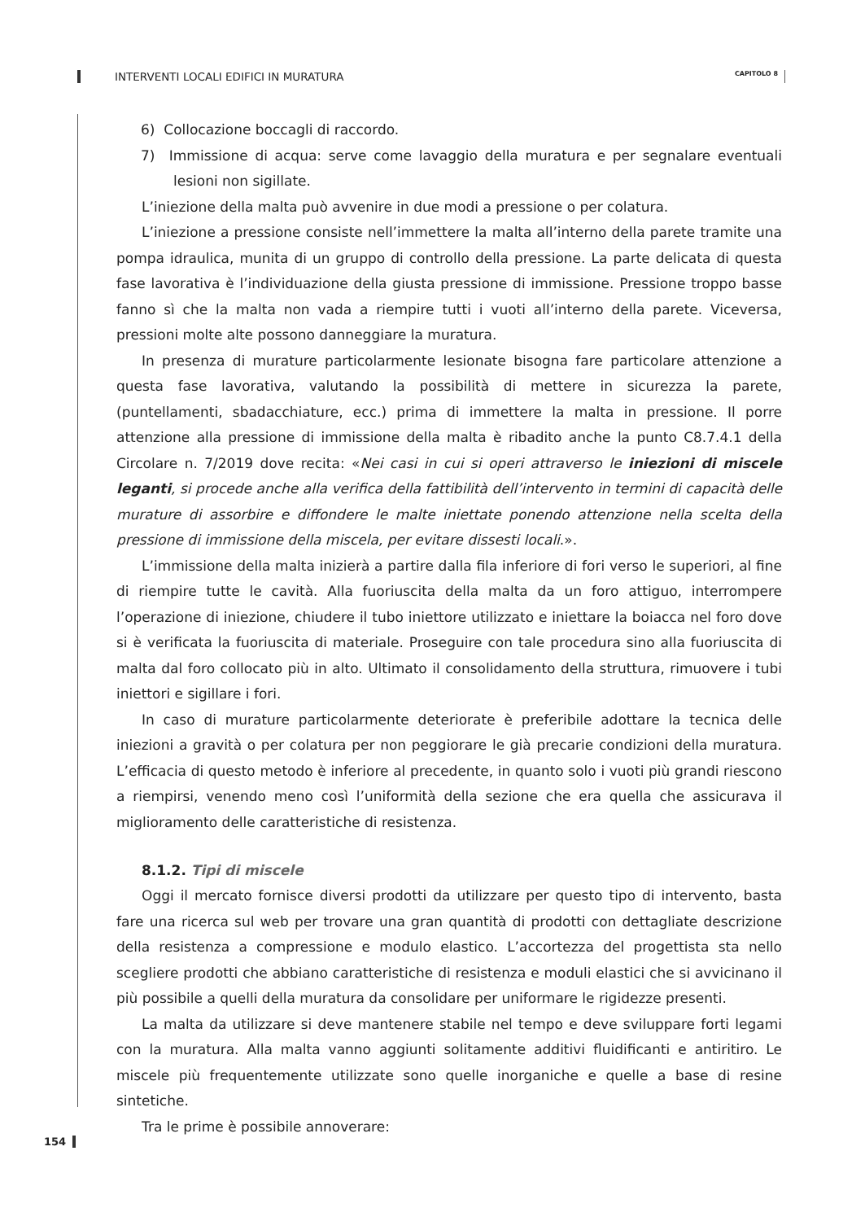INTERVENTI LOCALI EDIFICI IN MURATURA CAPITOLO 8
6) Collocazione boccagli di raccordo.
7) Immissione di acqua: serve come lavaggio della muratura e per segnalare eventuali lesioni non sigillate.
L’iniezione della malta può avvenire in due modi a pressione o per colatura.
L’iniezione a pressione consiste nell’immettere la malta all’interno della parete tramite una pompa idraulica, munita di un gruppo di controllo della pressione. La parte delicata di questa fase lavorativa è l’individuazione della giusta pressione di immissione. Pressione troppo basse fanno sì che la malta non vada a riempire tutti i vuoti all’interno della parete. Viceversa, pressioni molte alte possono danneggiare la muratura.
In presenza di murature particolarmente lesionate bisogna fare particolare attenzione a questa fase lavorativa, valutando la possibilità di mettere in sicurezza la parete, (puntellamenti, sbadacchiature, ecc.) prima di immettere la malta in pressione. Il porre attenzione alla pressione di immissione della malta è ribadito anche la punto C8.7.4.1 della Circolare n. 7/2019 dove recita: «Nei casi in cui si operi attraverso le iniezioni di miscele leganti, si procede anche alla verifica della fattibilità dell’intervento in termini di capacità delle murature di assorbire e diffondere le malte iniettate ponendo attenzione nella scelta della pressione di immissione della miscela, per evitare dissesti locali.».
L’immissione della malta inizierà a partire dalla fila inferiore di fori verso le superiori, al fine di riempire tutte le cavità. Alla fuoriuscita della malta da un foro attiguo, interrompere l’operazione di iniezione, chiudere il tubo iniettore utilizzato e iniettare la boiacca nel foro dove si è verificata la fuoriuscita di materiale. Proseguire con tale procedura sino alla fuoriuscita di malta dal foro collocato più in alto. Ultimato il consolidamento della struttura, rimuovere i tubi iniettori e sigillare i fori.
In caso di murature particolarmente deteriorate è preferibile adottare la tecnica delle iniezioni a gravità o per colatura per non peggiorare le già precarie condizioni della muratura. L’efficacia di questo metodo è inferiore al precedente, in quanto solo i vuoti più grandi riescono a riempirsi, venendo meno così l’uniformità della sezione che era quella che assicurava il miglioramento delle caratteristiche di resistenza.
8.1.2. Tipi di miscele
Oggi il mercato fornisce diversi prodotti da utilizzare per questo tipo di intervento, basta fare una ricerca sul web per trovare una gran quantità di prodotti con dettagliate descrizione della resistenza a compressione e modulo elastico. L’accortezza del progettista sta nello scegliere prodotti che abbiano caratteristiche di resistenza e moduli elastici che si avvicinano il più possibile a quelli della muratura da consolidare per uniformare le rigidezze presenti.
La malta da utilizzare si deve mantenere stabile nel tempo e deve sviluppare forti legami con la muratura. Alla malta vanno aggiunti solitamente additivi fluidificanti e antiritiro. Le miscele più frequentemente utilizzate sono quelle inorganiche e quelle a base di resine sintetiche.
Tra le prime è possibile annoverare:
154